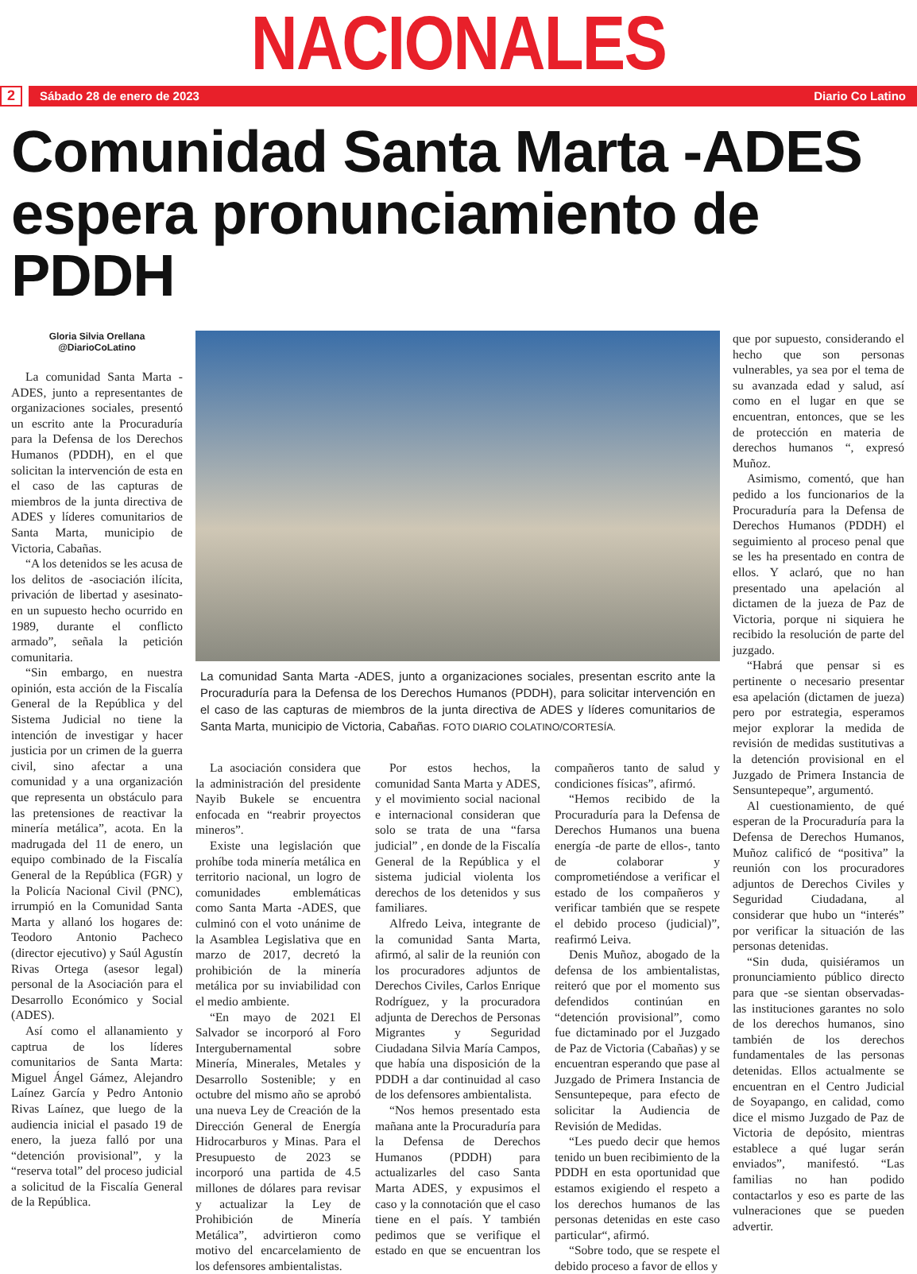NACIONALES
2
Sábado 28 de enero de 2023 Diario Co Latino
Comunidad Santa Marta -ADES espera pronunciamiento de PDDH
Gloria Silvia Orellana
@DiarioCoLatino
La comunidad Santa Marta -ADES, junto a representantes de organizaciones sociales, presentó un escrito ante la Procuraduría para la Defensa de los Derechos Humanos (PDDH), en el que solicitan la intervención de esta en el caso de las capturas de miembros de la junta directiva de ADES y líderes comunitarios de Santa Marta, municipio de Victoria, Cabañas.
“A los detenidos se les acusa de los delitos de -asociación ilícita, privación de libertad y asesinato- en un supuesto hecho ocurrido en 1989, durante el conflicto armado”, señala la petición comunitaria.
“Sin embargo, en nuestra opinión, esta acción de la Fiscalía General de la República y del Sistema Judicial no tiene la intención de investigar y hacer justicia por un crimen de la guerra civil, sino afectar a una comunidad y a una organización que representa un obstáculo para las pretensiones de reactivar la minería metálica”, acota. En la madrugada del 11 de enero, un equipo combinado de la Fiscalía General de la República (FGR) y la Policía Nacional Civil (PNC), irrumpió en la Comunidad Santa Marta y allanó los hogares de: Teodoro Antonio Pacheco (director ejecutivo) y Saúl Agustín Rivas Ortega (asesor legal) personal de la Asociación para el Desarrollo Económico y Social (ADES).
Así como el allanamiento y captrua de los líderes comunitarios de Santa Marta: Miguel Ángel Gámez, Alejandro Laínez García y Pedro Antonio Rivas Laínez, que luego de la audiencia inicial el pasado 19 de enero, la jueza falló por una “detención provisional”, y la “reserva total” del proceso judicial a solicitud de la Fiscalía General de la República.
La comunidad Santa Marta -ADES, junto a organizaciones sociales, presentan escrito ante la Procuraduría para la Defensa de los Derechos Humanos (PDDH), para solicitar intervención en el caso de las capturas de miembros de la junta directiva de ADES y líderes comunitarios de Santa Marta, municipio de Victoria, Cabañas. FOTO DIARIO COLATINO/CORTESÍA.
La asociación considera que la administración del presidente Nayib Bukele se encuentra enfocada en “reabrir proyectos mineros”.
Existe una legislación que prohíbe toda minería metálica en territorio nacional, un logro de comunidades emblemáticas como Santa Marta -ADES, que culminó con el voto unánime de la Asamblea Legislativa que en marzo de 2017, decretó la prohibición de la minería metálica por su inviabilidad con el medio ambiente.
“En mayo de 2021 El Salvador se incorporó al Foro Intergubernamental sobre Minería, Minerales, Metales y Desarrollo Sostenible; y en octubre del mismo año se aprobó una nueva Ley de Creación de la Dirección General de Energía Hidrocarburos y Minas. Para el Presupuesto de 2023 se incorporó una partida de 4.5 millones de dólares para revisar y actualizar la Ley de Prohibición de Minería Metálica”, advirtieron como motivo del encarcelamiento de los defensores ambientalistas.
Por estos hechos, la comunidad Santa Marta y ADES, y el movimiento social nacional e internacional consideran que solo se trata de una “farsa judicial” , en donde de la Fiscalía General de la República y el sistema judicial violenta los derechos de los detenidos y sus familiares.
Alfredo Leiva, integrante de la comunidad Santa Marta, afirmó, al salir de la reunión con los procuradores adjuntos de Derechos Civiles, Carlos Enrique Rodríguez, y la procuradora adjunta de Derechos de Personas Migrantes y Seguridad Ciudadana Silvia María Campos, que había una disposición de la PDDH a dar continuidad al caso de los defensores ambientalista.
“Nos hemos presentado esta mañana ante la Procuraduría para la Defensa de Derechos Humanos (PDDH) para actualizarles del caso Santa Marta ADES, y expusimos el caso y la connotación que el caso tiene en el país. Y también pedimos que se verifique el estado en que se encuentran los compañeros tanto de salud y condiciones físicas”, afirmó.
“Hemos recibido de la Procuraduría para la Defensa de Derechos Humanos una buena energía -de parte de ellos-, tanto de colaborar y comprometiéndose a verificar el estado de los compañeros y verificar también que se respete el debido proceso (judicial)”, reafirmó Leiva.
Denis Muñoz, abogado de la defensa de los ambientalistas, reiteró que por el momento sus defendidos continúan en “detención provisional”, como fue dictaminado por el Juzgado de Paz de Victoria (Cabañas) y se encuentran esperando que pase al Juzgado de Primera Instancia de Sensuntepeque, para efecto de solicitar la Audiencia de Revisión de Medidas.
“Les puedo decir que hemos tenido un buen recibimiento de la PDDH en esta oportunidad que estamos exigiendo el respeto a los derechos humanos de las personas detenidas en este caso particular“, afirmó.
“Sobre todo, que se respete el debido proceso a favor de ellos y
que por supuesto, considerando el hecho que son personas vulnerables, ya sea por el tema de su avanzada edad y salud, así como en el lugar en que se encuentran, entonces, que se les de protección en materia de derechos humanos “, expresó Muñoz.
Asimismo, comentó, que han pedido a los funcionarios de la Procuraduría para la Defensa de Derechos Humanos (PDDH) el seguimiento al proceso penal que se les ha presentado en contra de ellos. Y aclaró, que no han presentado una apelación al dictamen de la jueza de Paz de Victoria, porque ni siquiera he recibido la resolución de parte del juzgado.
“Habrá que pensar si es pertinente o necesario presentar esa apelación (dictamen de jueza) pero por estrategia, esperamos mejor explorar la medida de revisión de medidas sustitutivas a la detención provisional en el Juzgado de Primera Instancia de Sensuntepeque”, argumentó.
Al cuestionamiento, de qué esperan de la Procuraduría para la Defensa de Derechos Humanos, Muñoz calificó de “positiva” la reunión con los procuradores adjuntos de Derechos Civiles y Seguridad Ciudadana, al considerar que hubo un “interés” por verificar la situación de las personas detenidas.
“Sin duda, quisiéramos un pronunciamiento público directo para que -se sientan observadas- las instituciones garantes no solo de los derechos humanos, sino también de los derechos fundamentales de las personas detenidas. Ellos actualmente se encuentran en el Centro Judicial de Soyapango, en calidad, como dice el mismo Juzgado de Paz de Victoria de depósito, mientras establece a qué lugar serán enviados”, manifestó. “Las familias no han podido contactarlos y eso es parte de las vulneraciones que se pueden advertir.